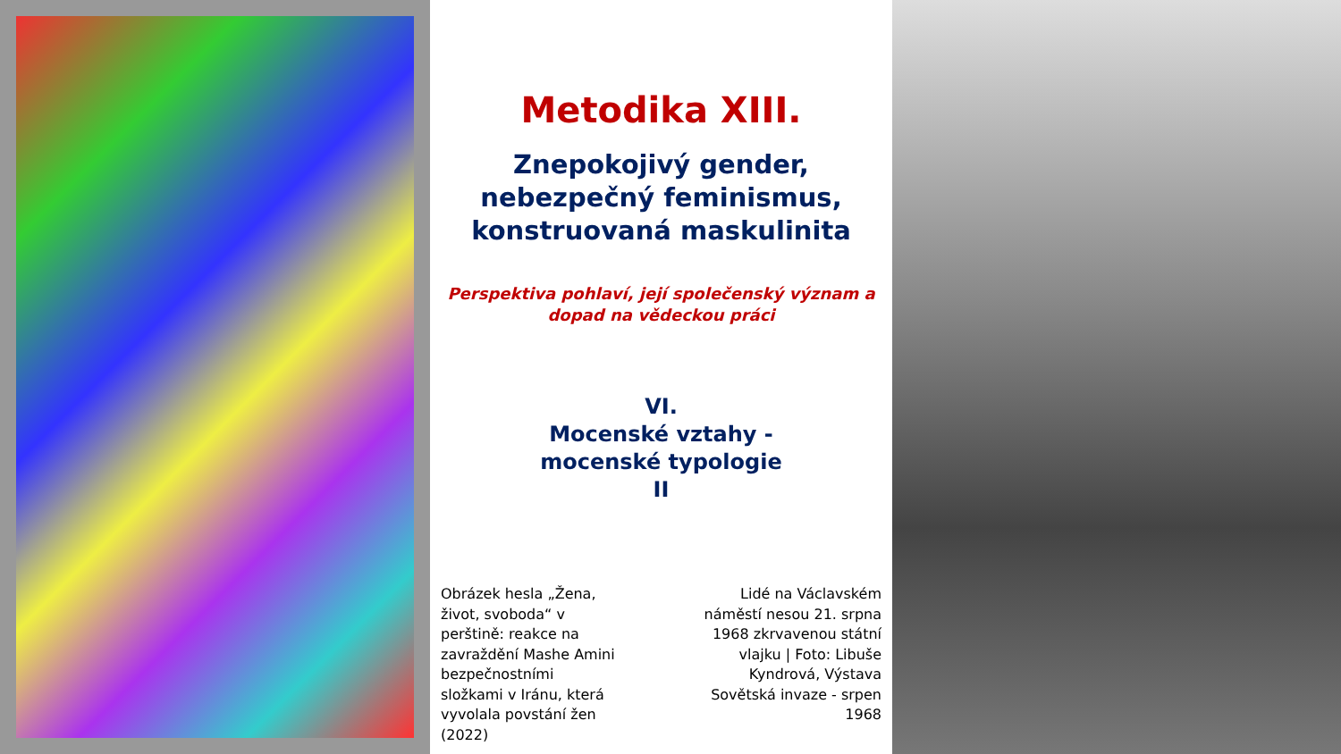Metodika XIII.
Znepokojivý gender,
nebezpečný feminismus,
konstruovaná maskulinita
Perspektiva pohlaví, její společenský význam a
dopad na vědeckou práci
VI.
Mocenské vztahy -
mocenské typologie
II
Obrázek hesla „Žena, život, svoboda“ v perštině: reakce na zavraždění Mashe Amini bezpečnostními složkami v Iránu, která vyvolala povstání žen (2022)
Lidé na Václavském náměstí nesou 21. srpna 1968 zkrvavenou státní vlajku | Foto: Libuše Kyndrová, Výstava Sovětská invaze - srpen 1968